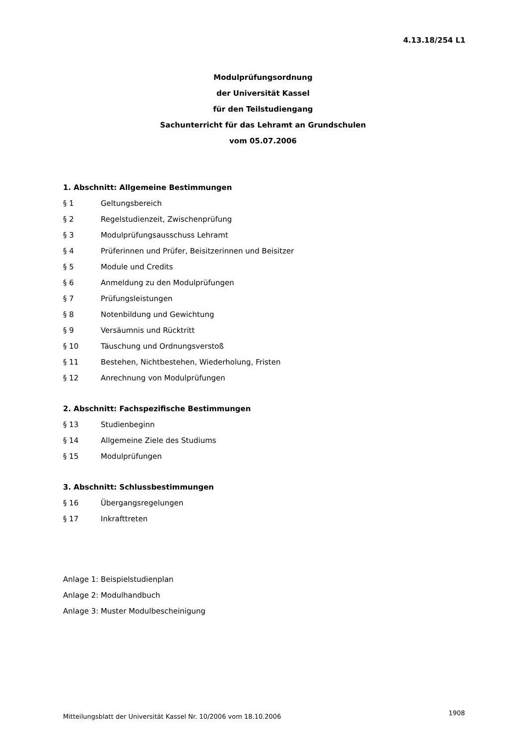4.13.18/254 L1
Modulprüfungsordnung
der Universität Kassel
für den Teilstudiengang
Sachunterricht für das Lehramt an Grundschulen
vom 05.07.2006
1. Abschnitt: Allgemeine Bestimmungen
§ 1 Geltungsbereich
§ 2 Regelstudienzeit, Zwischenprüfung
§ 3 Modulprüfungsausschuss Lehramt
§ 4 Prüferinnen und Prüfer, Beisitzerinnen und Beisitzer
§ 5 Module und Credits
§ 6 Anmeldung zu den Modulprüfungen
§ 7 Prüfungsleistungen
§ 8 Notenbildung und Gewichtung
§ 9 Versäumnis und Rücktritt
§ 10 Täuschung und Ordnungsverstoß
§ 11 Bestehen, Nichtbestehen, Wiederholung, Fristen
§ 12 Anrechnung von Modulprüfungen
2. Abschnitt: Fachspezifische Bestimmungen
§ 13 Studienbeginn
§ 14 Allgemeine Ziele des Studiums
§ 15 Modulprüfungen
3. Abschnitt: Schlussbestimmungen
§ 16 Übergangsregelungen
§ 17 Inkrafttreten
Anlage 1: Beispielstudienplan
Anlage 2: Modulhandbuch
Anlage 3: Muster Modulbescheinigung
Mitteilungsblatt der Universität Kassel Nr. 10/2006 vom 18.10.2006
1908